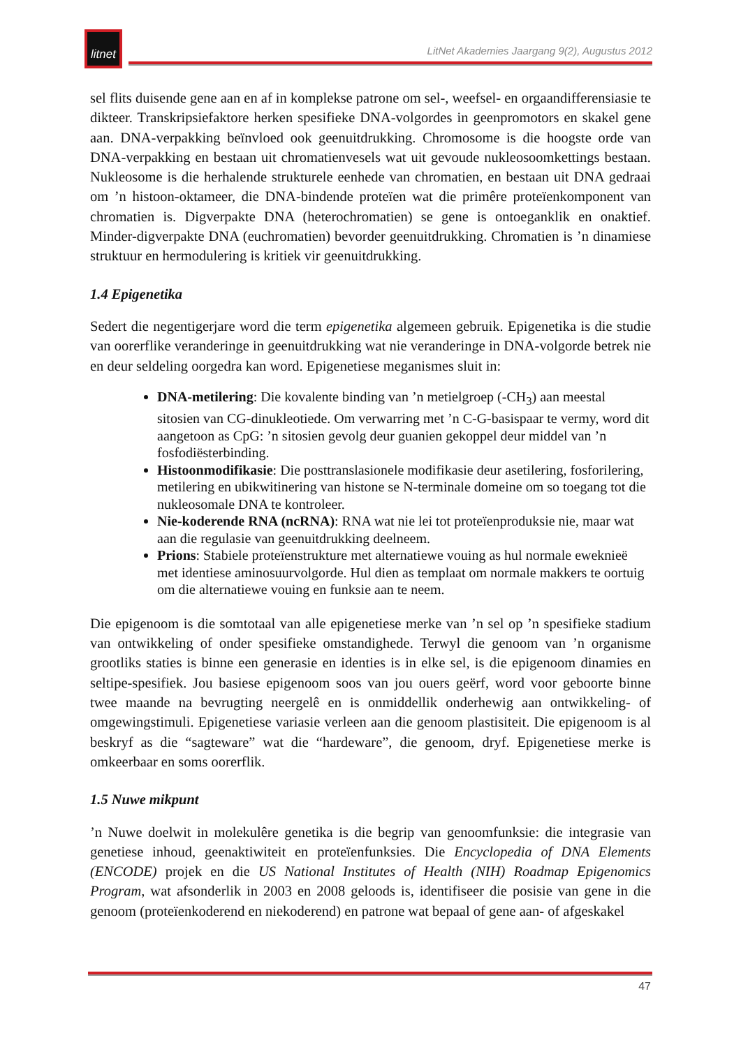litnet
LitNet Akademies Jaargang 9(2), Augustus 2012
sel flits duisende gene aan en af in komplekse patrone om sel-, weefsel- en orgaandifferensiasie te dikteer. Transkripsiefaktore herken spesifieke DNA-volgordes in geenpromotors en skakel gene aan. DNA-verpakking beïnvloed ook geenuitdrukking. Chromosome is die hoogste orde van DNA-verpakking en bestaan uit chromatienvesels wat uit gevoude nukleosoomkettings bestaan. Nukleosome is die herhalende strukturele eenhede van chromatien, en bestaan uit DNA gedraai om ’n histoon-oktameer, die DNA-bindende proteïen wat die primêre proteïenkomponent van chromatien is. Digverpakte DNA (heterochromatien) se gene is ontoeganklik en onaktief. Minder-digverpakte DNA (euchromatien) bevorder geenuitdrukking. Chromatien is ’n dinamiese struktuur en hermodulering is kritiek vir geenuitdrukking.
1.4 Epigenetika
Sedert die negentigerjare word die term epigenetika algemeen gebruik. Epigenetika is die studie van oorerflike veranderinge in geenuitdrukking wat nie veranderinge in DNA-volgorde betrek nie en deur seldeling oorgedra kan word. Epigenetiese meganismes sluit in:
DNA-metilering: Die kovalente binding van ’n metielgroep (-CH<sub>3</sub>) aan meestal sitosien van CG-dinukleotiede. Om verwarring met ’n C-G-basispaar te vermy, word dit aangetoon as CpG: ’n sitosien gevolg deur guanien gekoppel deur middel van ’n fosfodiësterbinding.
Histoonmodifikasie: Die posttranslasionele modifikasie deur asetilering, fosforilering, metilering en ubikwitinering van histone se N-terminale domeine om so toegang tot die nukleosomale DNA te kontroleer.
Nie-koderende RNA (ncRNA): RNA wat nie lei tot proteïenproduksie nie, maar wat aan die regulasie van geenuitdrukking deelneem.
Prions: Stabiele proteïenstrukture met alternatiewe vouing as hul normale eweknieë met identiese aminosuurvolgorde. Hul dien as templaat om normale makkers te oortuig om die alternatiewe vouing en funksie aan te neem.
Die epigenoom is die somtotaal van alle epigenetiese merke van ’n sel op ’n spesifieke stadium van ontwikkeling of onder spesifieke omstandighede. Terwyl die genoom van ’n organisme grootliks staties is binne een generasie en identies is in elke sel, is die epigenoom dinamies en seltipe-spesifiek. Jou basiese epigenoom soos van jou ouers geërf, word voor geboorte binne twee maande na bevrugting neergelê en is onmiddellik onderhewig aan ontwikkeling- of omgewingstimuli. Epigenetiese variasie verleen aan die genoom plastisiteit. Die epigenoom is al beskryf as die “sagteware” wat die “hardeware”, die genoom, dryf. Epigenetiese merke is omkeerbaar en soms oorerflik.
1.5 Nuwe mikpunt
’n Nuwe doelwit in molekulêre genetika is die begrip van genoomfunksie: die integrasie van genetiese inhoud, geenaktiwiteit en proteïenfunksies. Die Encyclopedia of DNA Elements (ENCODE) projek en die US National Institutes of Health (NIH) Roadmap Epigenomics Program, wat afsonderlik in 2003 en 2008 geloods is, identifiseer die posisie van gene in die genoom (proteïenkoderend en niekoderend) en patrone wat bepaal of gene aan- of afgeskakel
47